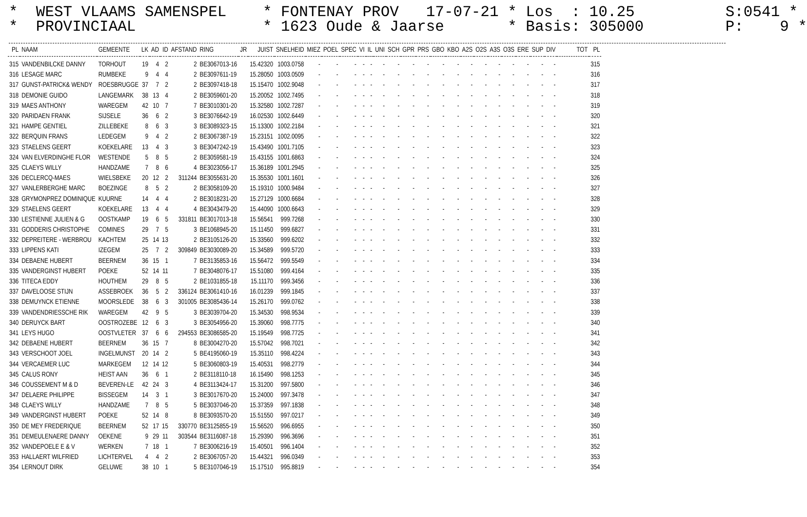* WEST VLAAMS SAMENSPEL * FONTENAY PROV 17-07-21 * Los : 10.25 S:0541 * * PROVINCIAAL * 1623 Oude & Jaarse * Basis: 305000 P: 9 *
| PL | NAAM | GEMEENTE | LK | AD | ID | AFSTAND | RING | JR | JUIST | SNELHEID | MIEZ | POEL | SPEC | VI | IL | UNI | SCH | GPR | PRS | GBO | KBO | A2S | O2S | A3S | O3S | ERE | SUP | DIV | TOT | PL |
| --- | --- | --- | --- | --- | --- | --- | --- | --- | --- | --- | --- | --- | --- | --- | --- | --- | --- | --- | --- | --- | --- | --- | --- | --- | --- | --- | --- | --- | --- | --- |
| 315 | VANDENBILCKE DANNY | TORHOUT | 19 | 4 | 2 | 2 | BE3067013-16 | | 15.42320 | 1003.0758 | - | - | - | - | - | - | - | - | - | - | - | - | - | - | - | - | - | - | | 315 |
| 316 | LESAGE MARC | RUMBEKE | 9 | 4 | 4 | 2 | BE3097611-19 | | 15.28050 | 1003.0509 | - | - | - | - | - | - | - | - | - | - | - | - | - | - | - | - | - | - | | 316 |
| 317 | GUNST-PATRICK& WENDY | ROESBRUGGE | 37 | 7 | 2 | 2 | BE3097418-18 | | 15.15470 | 1002.9048 | - | - | - | - | - | - | - | - | - | - | - | - | - | - | - | - | - | - | | 317 |
| 318 | DEMONIE GUIDO | LANGEMARK | 38 | 13 | 4 | 2 | BE3059601-20 | | 15.20052 | 1002.7495 | - | - | - | - | - | - | - | - | - | - | - | - | - | - | - | - | - | - | | 318 |
| 319 | MAES ANTHONY | WAREGEM | 42 | 10 | 7 | 7 | BE3010301-20 | | 15.32580 | 1002.7287 | - | - | - | - | - | - | - | - | - | - | - | - | - | - | - | - | - | - | | 319 |
| 320 | PARIDAEN FRANK | SIJSELE | 36 | 6 | 2 | 3 | BE3076642-19 | | 16.02530 | 1002.6449 | - | - | - | - | - | - | - | - | - | - | - | - | - | - | - | - | - | - | | 320 |
| 321 | HAMPE GENTIEL | ZILLEBEKE | 8 | 6 | 3 | 3 | BE3089323-15 | | 15.13300 | 1002.2184 | - | - | - | - | - | - | - | - | - | - | - | - | - | - | - | - | - | - | | 321 |
| 322 | BERQUIN FRANS | LEDEGEM | 9 | 4 | 2 | 2 | BE3067387-19 | | 15.23151 | 1002.0095 | - | - | - | - | - | - | - | - | - | - | - | - | - | - | - | - | - | - | | 322 |
| 323 | STAELENS GEERT | KOEKELARE | 13 | 4 | 3 | 3 | BE3047242-19 | | 15.43490 | 1001.7105 | - | - | - | - | - | - | - | - | - | - | - | - | - | - | - | - | - | - | | 323 |
| 324 | VAN ELVERDINGHE FLOR | WESTENDE | 5 | 8 | 5 | 2 | BE3059581-19 | | 15.43155 | 1001.6863 | - | - | - | - | - | - | - | - | - | - | - | - | - | - | - | - | - | - | | 324 |
| 325 | CLAEYS WILLY | HANDZAME | 7 | 8 | 6 | 4 | BE3023056-17 | | 15.36189 | 1001.2945 | - | - | - | - | - | - | - | - | - | - | - | - | - | - | - | - | - | - | | 325 |
| 326 | DECLERCQ-MAES | WIELSBEKE | 20 | 12 | 2 | 311244 | BE3055631-20 | | 15.35530 | 1001.1601 | - | - | - | - | - | - | - | - | - | - | - | - | - | - | - | - | - | - | | 326 |
| 327 | VANLERBERGHE MARC | BOEZINGE | 8 | 5 | 2 | 2 | BE3058109-20 | | 15.19310 | 1000.9484 | - | - | - | - | - | - | - | - | - | - | - | - | - | - | - | - | - | - | | 327 |
| 328 | GRYMONPREZ DOMINIQUE | KUURNE | 14 | 4 | 4 | 2 | BE3018231-20 | | 15.27129 | 1000.6684 | - | - | - | - | - | - | - | - | - | - | - | - | - | - | - | - | - | - | | 328 |
| 329 | STAELENS GEERT | KOEKELARE | 13 | 4 | 4 | 4 | BE3043479-20 | | 15.44090 | 1000.6643 | - | - | - | - | - | - | - | - | - | - | - | - | - | - | - | - | - | - | | 329 |
| 330 | LESTIENNE JULIEN & G | OOSTKAMP | 19 | 6 | 5 | 331811 | BE3017013-18 | | 15.56541 | 999.7268 | - | - | - | - | - | - | - | - | - | - | - | - | - | - | - | - | - | - | | 330 |
| 331 | GODDERIS CHRISTOPHE | COMINES | 29 | 7 | 5 | 3 | BE1068945-20 | | 15.11450 | 999.6827 | - | - | - | - | - | - | - | - | - | - | - | - | - | - | - | - | - | - | | 331 |
| 332 | DEPREITERE - WERBROU | KACHTEM | 25 | 14 | 13 | 2 | BE3105126-20 | | 15.33560 | 999.6202 | - | - | - | - | - | - | - | - | - | - | - | - | - | - | - | - | - | - | | 332 |
| 333 | LIPPENS KATI | IZEGEM | 25 | 7 | 2 | 309849 | BE3030089-20 | | 15.34589 | 999.5720 | - | - | - | - | - | - | - | - | - | - | - | - | - | - | - | - | - | - | | 333 |
| 334 | DEBAENE HUBERT | BEERNEM | 36 | 15 | 1 | 7 | BE3135853-16 | | 15.56472 | 999.5549 | - | - | - | - | - | - | - | - | - | - | - | - | - | - | - | - | - | - | | 334 |
| 335 | VANDERGINST HUBERT | POEKE | 52 | 14 | 11 | 7 | BE3048076-17 | | 15.51080 | 999.4164 | - | - | - | - | - | - | - | - | - | - | - | - | - | - | - | - | - | - | | 335 |
| 336 | TITECA EDDY | HOUTHEM | 29 | 8 | 5 | 2 | BE1031855-18 | | 15.11170 | 999.3456 | - | - | - | - | - | - | - | - | - | - | - | - | - | - | - | - | - | - | | 336 |
| 337 | DAVELOOSE STIJN | ASSEBROEK | 36 | 5 | 2 | 336124 | BE3061410-16 | | 16.01239 | 999.1845 | - | - | - | - | - | - | - | - | - | - | - | - | - | - | - | - | - | - | | 337 |
| 338 | DEMUYNCK ETIENNE | MOORSLEDE | 38 | 6 | 3 | 301005 | BE3085436-14 | | 15.26170 | 999.0762 | - | - | - | - | - | - | - | - | - | - | - | - | - | - | - | - | - | - | | 338 |
| 339 | VANDENDRIESSCHE RIK | WAREGEM | 42 | 9 | 5 | 3 | BE3039704-20 | | 15.34530 | 998.9534 | - | - | - | - | - | - | - | - | - | - | - | - | - | - | - | - | - | - | | 339 |
| 340 | DERUYCK BART | OOSTROZEBE | 12 | 6 | 3 | 3 | BE3054956-20 | | 15.39060 | 998.7775 | - | - | - | - | - | - | - | - | - | - | - | - | - | - | - | - | - | - | | 340 |
| 341 | LEYS HUGO | OOSTVLETER | 37 | 6 | 6 | 294553 | BE3086585-20 | | 15.19549 | 998.7725 | - | - | - | - | - | - | - | - | - | - | - | - | - | - | - | - | - | - | | 341 |
| 342 | DEBAENE HUBERT | BEERNEM | 36 | 15 | 7 | 8 | BE3004270-20 | | 15.57042 | 998.7021 | - | - | - | - | - | - | - | - | - | - | - | - | - | - | - | - | - | - | | 342 |
| 343 | VERSCHOOT JOEL | INGELMUNST | 20 | 14 | 2 | 5 | BE4195060-19 | | 15.35110 | 998.4224 | - | - | - | - | - | - | - | - | - | - | - | - | - | - | - | - | - | - | | 343 |
| 344 | VERCAEMER LUC | MARKEGEM | 12 | 14 | 12 | 5 | BE3060803-19 | | 15.40531 | 998.2779 | - | - | - | - | - | - | - | - | - | - | - | - | - | - | - | - | - | - | | 344 |
| 345 | CALUS RONY | HEIST AAN | 36 | 6 | 1 | 2 | BE3118110-18 | | 16.15490 | 998.1253 | - | - | - | - | - | - | - | - | - | - | - | - | - | - | - | - | - | - | | 345 |
| 346 | COUSSEMENT M & D | BEVEREN-LE | 42 | 24 | 3 | 4 | BE3113424-17 | | 15.31200 | 997.5800 | - | - | - | - | - | - | - | - | - | - | - | - | - | - | - | - | - | - | | 346 |
| 347 | DELAERE PHILIPPE | BISSEGEM | 14 | 3 | 1 | 3 | BE3017670-20 | | 15.24000 | 997.3478 | - | - | - | - | - | - | - | - | - | - | - | - | - | - | - | - | - | - | | 347 |
| 348 | CLAEYS WILLY | HANDZAME | 7 | 8 | 5 | 5 | BE3037046-20 | | 15.37359 | 997.1838 | - | - | - | - | - | - | - | - | - | - | - | - | - | - | - | - | - | - | | 348 |
| 349 | VANDERGINST HUBERT | POEKE | 52 | 14 | 8 | 8 | BE3093570-20 | | 15.51550 | 997.0217 | - | - | - | - | - | - | - | - | - | - | - | - | - | - | - | - | - | - | | 349 |
| 350 | DE MEY FREDERIQUE | BEERNEM | 52 | 17 | 15 | 330770 | BE3125855-19 | | 15.56520 | 996.6955 | - | - | - | - | - | - | - | - | - | - | - | - | - | - | - | - | - | - | | 350 |
| 351 | DEMEULENAERE DANNY | OEKENE | 9 | 29 | 11 | 303544 | BE3116087-18 | | 15.29390 | 996.3696 | - | - | - | - | - | - | - | - | - | - | - | - | - | - | - | - | - | - | | 351 |
| 352 | VANDEPOELE E & V | WERKEN | 7 | 18 | 1 | 7 | BE3006216-19 | | 15.40501 | 996.1404 | - | - | - | - | - | - | - | - | - | - | - | - | - | - | - | - | - | - | | 352 |
| 353 | HALLAERT WILFRIED | LICHTERVEL | 4 | 4 | 2 | 2 | BE3067057-20 | | 15.44321 | 996.0349 | - | - | - | - | - | - | - | - | - | - | - | - | - | - | - | - | - | - | | 353 |
| 354 | LERNOUT DIRK | GELUWE | 38 | 10 | 1 | 5 | BE3107046-19 | | 15.17510 | 995.8819 | - | - | - | - | - | - | - | - | - | - | - | - | - | - | - | - | - | - | | 354 |